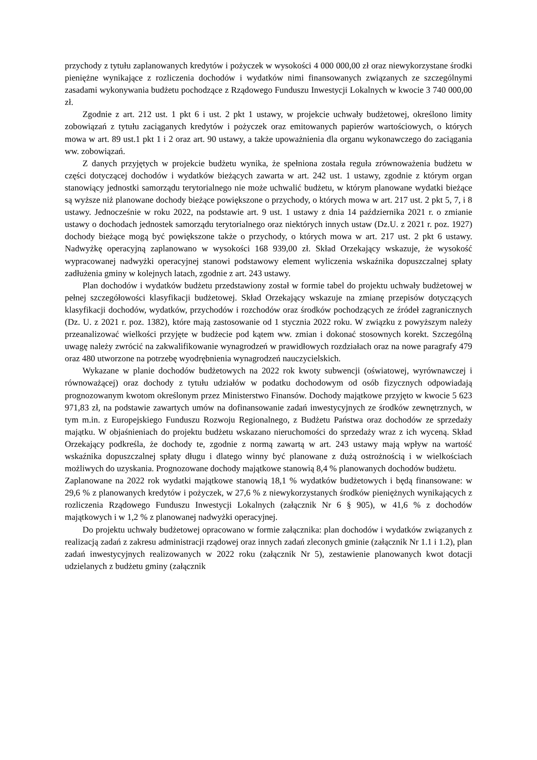przychody z tytułu zaplanowanych kredytów i pożyczek w wysokości 4 000 000,00 zł oraz niewykorzystane środki pieniężne wynikające z rozliczenia dochodów i wydatków nimi finansowanych związanych ze szczególnymi zasadami wykonywania budżetu pochodzące z Rządowego Funduszu Inwestycji Lokalnych w kwocie 3 740 000,00 zł.
Zgodnie z art. 212 ust. 1 pkt 6 i ust. 2 pkt 1 ustawy, w projekcie uchwały budżetowej, określono limity zobowiązań z tytułu zaciąganych kredytów i pożyczek oraz emitowanych papierów wartościowych, o których mowa w art. 89 ust.1 pkt 1 i 2 oraz art. 90 ustawy, a także upoważnienia dla organu wykonawczego do zaciągania ww. zobowiązań.
Z danych przyjętych w projekcie budżetu wynika, że spełniona została reguła zrównoważenia budżetu w części dotyczącej dochodów i wydatków bieżących zawarta w art. 242 ust. 1 ustawy, zgodnie z którym organ stanowiący jednostki samorządu terytorialnego nie może uchwalić budżetu, w którym planowane wydatki bieżące są wyższe niż planowane dochody bieżące powiększone o przychody, o których mowa w art. 217 ust. 2 pkt 5, 7, i 8 ustawy. Jednocześnie w roku 2022, na podstawie art. 9 ust. 1 ustawy z dnia 14 października 2021 r. o zmianie ustawy o dochodach jednostek samorządu terytorialnego oraz niektórych innych ustaw (Dz.U. z 2021 r. poz. 1927) dochody bieżące mogą być powiększone także o przychody, o których mowa w art. 217 ust. 2 pkt 6 ustawy. Nadwyżkę operacyjną zaplanowano w wysokości 168 939,00 zł. Skład Orzekający wskazuje, że wysokość wypracowanej nadwyżki operacyjnej stanowi podstawowy element wyliczenia wskaźnika dopuszczalnej spłaty zadłużenia gminy w kolejnych latach, zgodnie z art. 243 ustawy.
Plan dochodów i wydatków budżetu przedstawiony został w formie tabel do projektu uchwały budżetowej w pełnej szczegółowości klasyfikacji budżetowej. Skład Orzekający wskazuje na zmianę przepisów dotyczących klasyfikacji dochodów, wydatków, przychodów i rozchodów oraz środków pochodzących ze źródeł zagranicznych (Dz. U. z 2021 r. poz. 1382), które mają zastosowanie od 1 stycznia 2022 roku. W związku z powyższym należy przeanalizować wielkości przyjęte w budżecie pod kątem ww. zmian i dokonać stosownych korekt. Szczególną uwagę należy zwrócić na zakwalifikowanie wynagrodzeń w prawidłowych rozdziałach oraz na nowe paragrafy 479 oraz 480 utworzone na potrzebę wyodrębnienia wynagrodzeń nauczycielskich.
Wykazane w planie dochodów budżetowych na 2022 rok kwoty subwencji (oświatowej, wyrównawczej i równoważącej) oraz dochody z tytułu udziałów w podatku dochodowym od osób fizycznych odpowiadają prognozowanym kwotom określonym przez Ministerstwo Finansów. Dochody majątkowe przyjęto w kwocie 5 623 971,83 zł, na podstawie zawartych umów na dofinansowanie zadań inwestycyjnych ze środków zewnętrznych, w tym m.in. z Europejskiego Funduszu Rozwoju Regionalnego, z Budżetu Państwa oraz dochodów ze sprzedaży majątku. W objaśnieniach do projektu budżetu wskazano nieruchomości do sprzedaży wraz z ich wyceną. Skład Orzekający podkreśla, że dochody te, zgodnie z normą zawartą w art. 243 ustawy mają wpływ na wartość wskaźnika dopuszczalnej spłaty długu i dlatego winny być planowane z dużą ostrożnością i w wielkościach możliwych do uzyskania. Prognozowane dochody majątkowe stanowią 8,4 % planowanych dochodów budżetu.
Zaplanowane na 2022 rok wydatki majątkowe stanowią 18,1 % wydatków budżetowych i będą finansowane: w 29,6 % z planowanych kredytów i pożyczek, w 27,6 % z niewykorzystanych środków pieniężnych wynikających z rozliczenia Rządowego Funduszu Inwestycji Lokalnych (załącznik Nr 6 § 905), w 41,6 % z dochodów majątkowych i w 1,2 % z planowanej nadwyżki operacyjnej.
Do projektu uchwały budżetowej opracowano w formie załącznika: plan dochodów i wydatków związanych z realizacją zadań z zakresu administracji rządowej oraz innych zadań zleconych gminie (załącznik Nr 1.1 i 1.2), plan zadań inwestycyjnych realizowanych w 2022 roku (załącznik Nr 5), zestawienie planowanych kwot dotacji udzielanych z budżetu gminy (załącznik